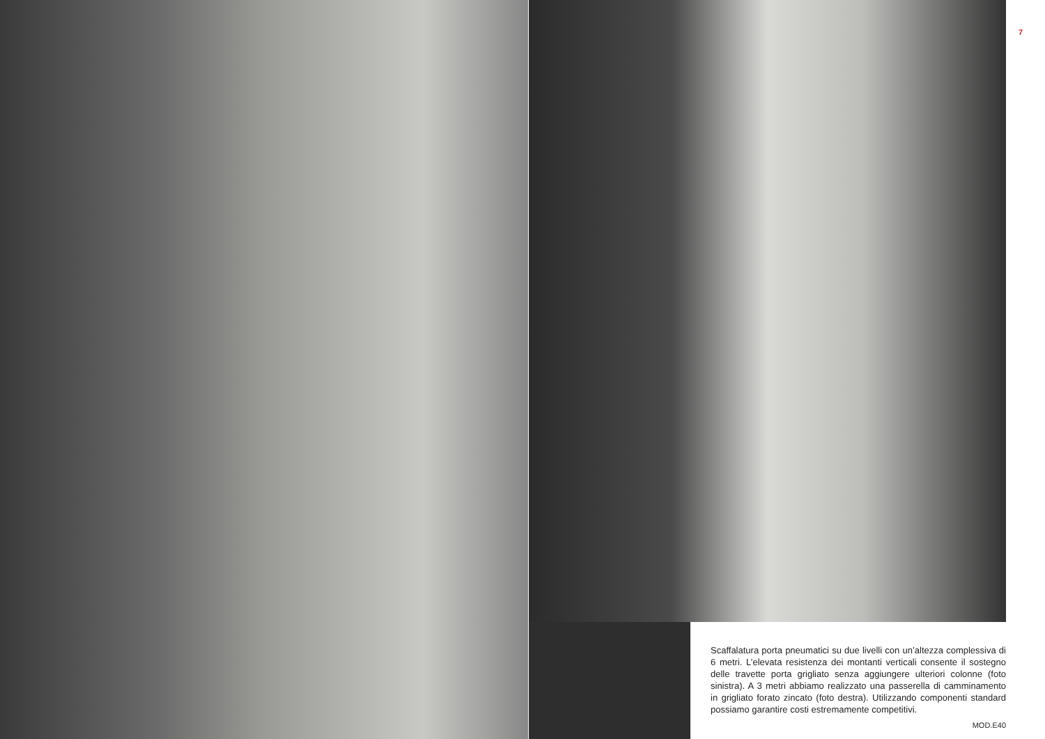7
Scaffalatura porta pneumatici su due livelli con un’altezza complessiva di 6 metri. L’elevata resistenza dei montanti verticali consente il sostegno delle travette porta grigliato senza aggiungere ulteriori colonne (foto sinistra). A 3 metri abbiamo realizzato una passerella di camminamento in grigliato forato zincato (foto destra). Utilizzando componenti standard possiamo garantire costi estremamente competitivi.
MOD.E40